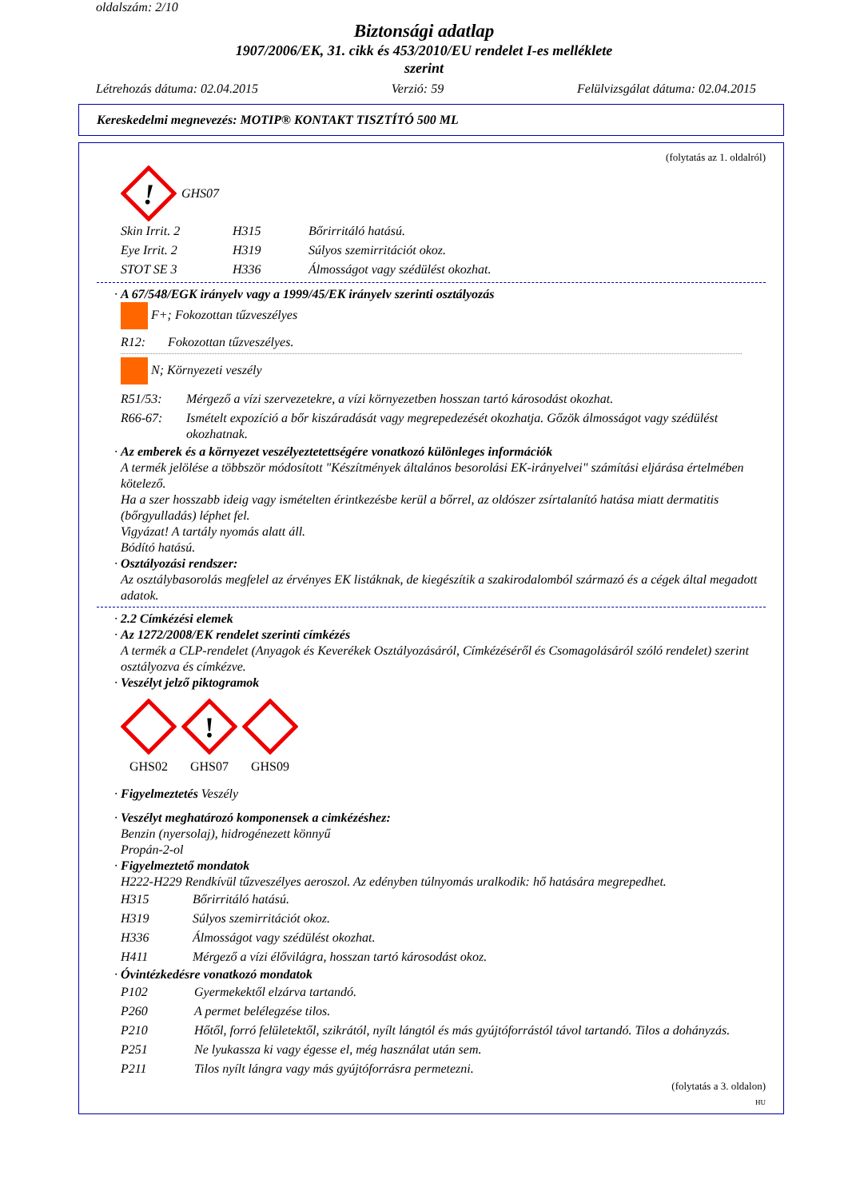oldalszám: 2/10
Biztonsági adatlap
1907/2006/EK, 31. cikk és 453/2010/EU rendelet I-es melléklete
szerint
Létrehozás dátuma: 02.04.2015 Verzió: 59 Felülvizsgálat dátuma: 02.04.2015
Kereskedelmi megnevezés: MOTIP® KONTAKT TISZTÍTÓ 500 ML
(folytatás az 1. oldalról)
!
GHS07
| Skin Irrit. 2 | H315 | Bőrirritáló hatású. |
| Eye Irrit. 2 | H319 | Súlyos szemirritációt okoz. |
| STOT SE 3 | H336 | Álmosságot vagy szédülést okozhat. |
· A 67/548/EGK irányelv vagy a 1999/45/EK irányelv szerinti osztályozás
F+; Fokozottan tűzveszélyes
R12: Fokozottan tűzveszélyes.
N; Környezeti veszély
| R51/53: | Mérgező a vízi szervezetekre, a vízi környezetben hosszan tartó károsodást okozhat. |
| R66-67: | Ismételt expozíció a bőr kiszáradását vagy megrepedezését okozhatja. Gőzök álmosságot vagy szédülést okozhatnak. |
· Az emberek és a környezet veszélyeztetettségére vonatkozó különleges információk
A termék jelölése a többször módosított "Készítmények általános besorolási EK-irányelvei" számítási eljárása értelmében kötelező.
Ha a szer hosszabb ideig vagy ismételten érintkezésbe kerül a bőrrel, az oldószer zsírtalanító hatása miatt dermatitis (bőrgyulladás) léphet fel.
Vigyázat! A tartály nyomás alatt áll.
Bódító hatású.
· Osztályozási rendszer:
Az osztálybasorolás megfelel az érvényes EK listáknak, de kiegészítik a szakirodalomból származó és a cégek által megadott adatok.
· 2.2 Címkézési elemek
· Az 1272/2008/EK rendelet szerinti címkézés
A termék a CLP-rendelet (Anyagok és Keverékek Osztályozásáról, Címkézéséről és Csomagolásáról szóló rendelet) szerint osztályozva és címkézve.
· Veszélyt jelző piktogramok
GHS02
!
GHS07
GHS09
· Figyelmeztetés Veszély
· Veszélyt meghatározó komponensek a cimkézéshez:
Benzin (nyersolaj), hidrogénezett könnyű
Propán-2-ol
· Figyelmeztető mondatok
H222-H229 Rendkívül tűzveszélyes aeroszol. Az edényben túlnyomás uralkodik: hő hatására megrepedhet.
| H315 | Bőrirritáló hatású. |
| H319 | Súlyos szemirritációt okoz. |
| H336 | Álmosságot vagy szédülést okozhat. |
| H411 | Mérgező a vízi élővilágra, hosszan tartó károsodást okoz. |
· Óvintézkedésre vonatkozó mondatok
| P102 | Gyermekektől elzárva tartandó. |
| P260 | A permet belélegzése tilos. |
| P210 | Hőtől, forró felületektől, szikrától, nyílt lángtól és más gyújtóforrástól távol tartandó. Tilos a dohányzás. |
| P251 | Ne lyukassza ki vagy égesse el, még használat után sem. |
| P211 | Tilos nyílt lángra vagy más gyújtóforrásra permetezni. |
(folytatás a 3. oldalon)
HU